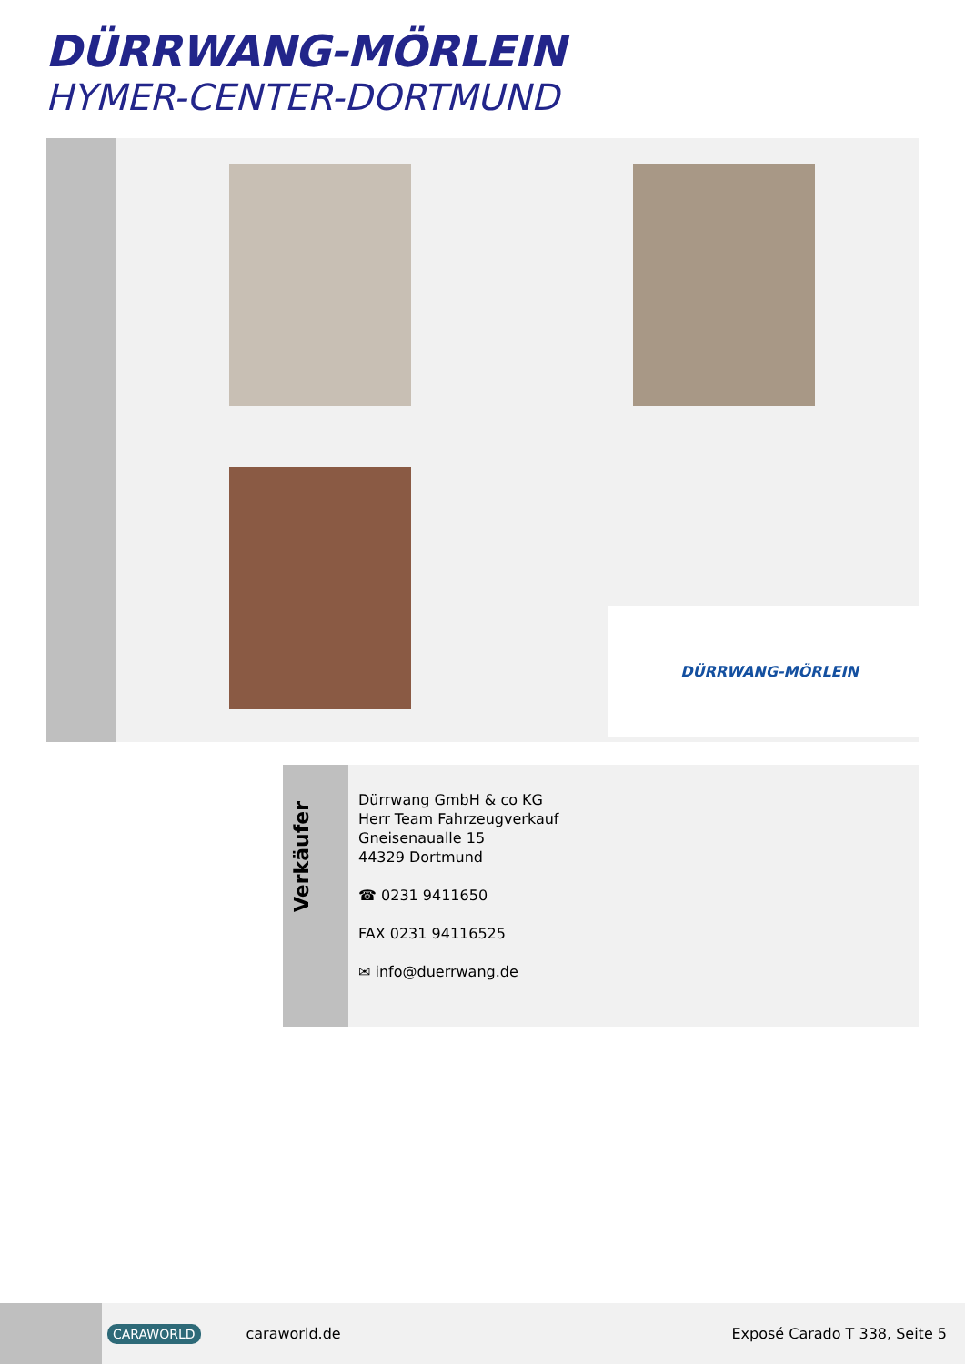DÜRRWANG-MÖRLEIN
HYMER-CENTER-DORTMUND
DÜRRWANG-MÖRLEIN
Verkäufer
Dürrwang GmbH & co KG
Herr Team Fahrzeugverkauf
Gneisenaualle 15
44329 Dortmund
☎ 0231 9411650
FAX 0231 94116525
✉ info@duerrwang.de
CARAWORLD caraworld.de Exposé Carado T 338, Seite 5